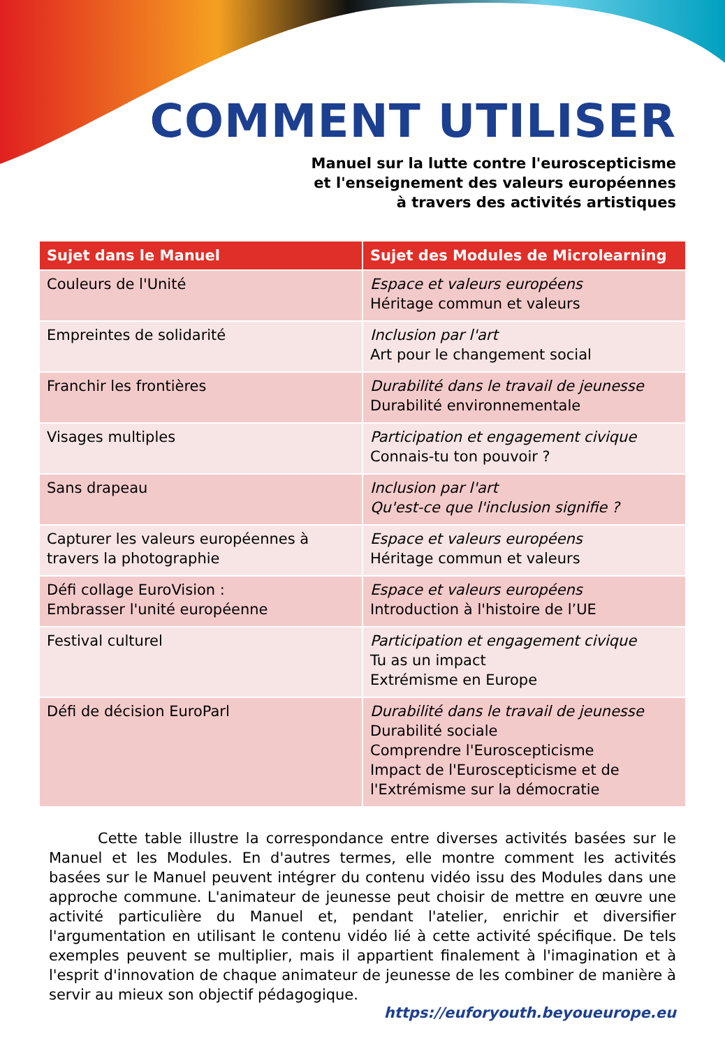COMMENT UTILISER
Manuel sur la lutte contre l'euroscepticisme
et l'enseignement des valeurs européennes
à travers des activités artistiques
| Sujet dans le Manuel | Sujet des Modules de Microlearning |
| --- | --- |
| Couleurs de l'Unité | Espace et valeurs européens Héritage commun et valeurs |
| Empreintes de solidarité | Inclusion par l'art Art pour le changement social |
| Franchir les frontières | Durabilité dans le travail de jeunesse Durabilité environnementale |
| Visages multiples | Participation et engagement civique Connais-tu ton pouvoir ? |
| Sans drapeau | Inclusion par l'art Qu'est-ce que l'inclusion signifie ? |
| Capturer les valeurs européennes à travers la photographie | Espace et valeurs européens Héritage commun et valeurs |
| Défi collage EuroVision : Embrasser l'unité européenne | Espace et valeurs européens Introduction à l'histoire de l’UE |
| Festival culturel | Participation et engagement civique Tu as un impact Extrémisme en Europe |
| Défi de décision EuroParl | Durabilité dans le travail de jeunesse Durabilité sociale Comprendre l'Euroscepticisme Impact de l'Euroscepticisme et de l'Extrémisme sur la démocratie |
Cette table illustre la correspondance entre diverses activités basées sur le Manuel et les Modules. En d'autres termes, elle montre comment les activités basées sur le Manuel peuvent intégrer du contenu vidéo issu des Modules dans une approche commune. L'animateur de jeunesse peut choisir de mettre en œuvre une activité particulière du Manuel et, pendant l'atelier, enrichir et diversifier l'argumentation en utilisant le contenu vidéo lié à cette activité spécifique. De tels exemples peuvent se multiplier, mais il appartient finalement à l'imagination et à l'esprit d'innovation de chaque animateur de jeunesse de les combiner de manière à servir au mieux son objectif pédagogique.
https://euforyouth.beyoueurope.eu